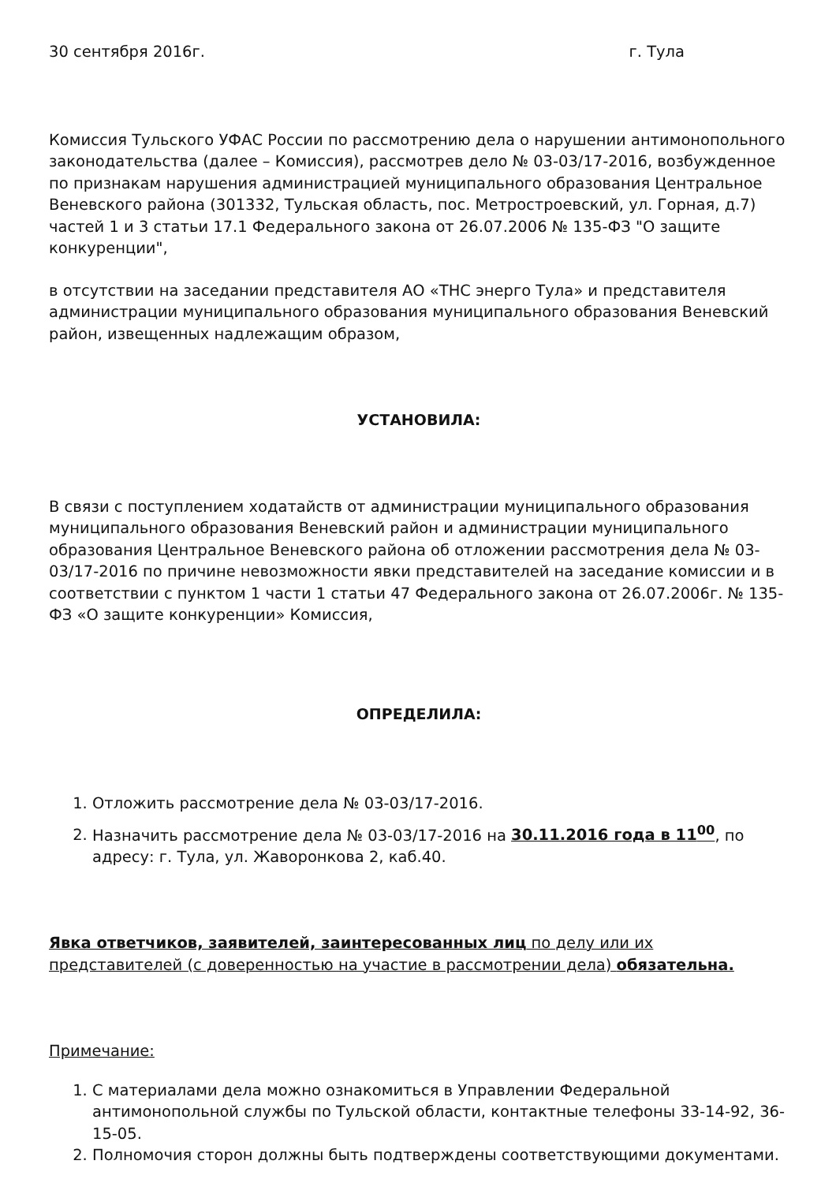30 сентября 2016г. г. Тула
Комиссия Тульского УФАС России по рассмотрению дела о нарушении антимонопольного законодательства (далее – Комиссия), рассмотрев дело № 03-03/17-2016, возбужденное по признакам нарушения администрацией муниципального образования Центральное Веневского района (301332, Тульская область, пос. Метростроевский, ул. Горная, д.7) частей 1 и 3 статьи 17.1 Федерального закона от 26.07.2006 № 135-ФЗ "О защите конкуренции",
в отсутствии на заседании представителя АО «ТНС энерго Тула» и представителя администрации муниципального образования муниципального образования Веневский район, извещенных надлежащим образом,
УСТАНОВИЛА:
В связи с поступлением ходатайств от администрации муниципального образования муниципального образования Веневский район и администрации муниципального образования Центральное Веневского района об отложении рассмотрения дела № 03-03/17-2016 по причине невозможности явки представителей на заседание комиссии и в соответствии с пунктом 1 части 1 статьи 47 Федерального закона от 26.07.2006г. № 135-ФЗ «О защите конкуренции» Комиссия,
ОПРЕДЕЛИЛА:
1. Отложить рассмотрение дела № 03-03/17-2016.
2. Назначить рассмотрение дела № 03-03/17-2016 на 30.11.2016 года в 11<sup>00</sup>, по адресу: г. Тула, ул. Жаворонкова 2, каб.40.
Явка ответчиков, заявителей, заинтересованных лиц по делу или их представителей (с доверенностью на участие в рассмотрении дела) обязательна.
Примечание:
1. С материалами дела можно ознакомиться в Управлении Федеральной антимонопольной службы по Тульской области, контактные телефоны 33-14-92, 36-15-05.
2. Полномочия сторон должны быть подтверждены соответствующими документами.